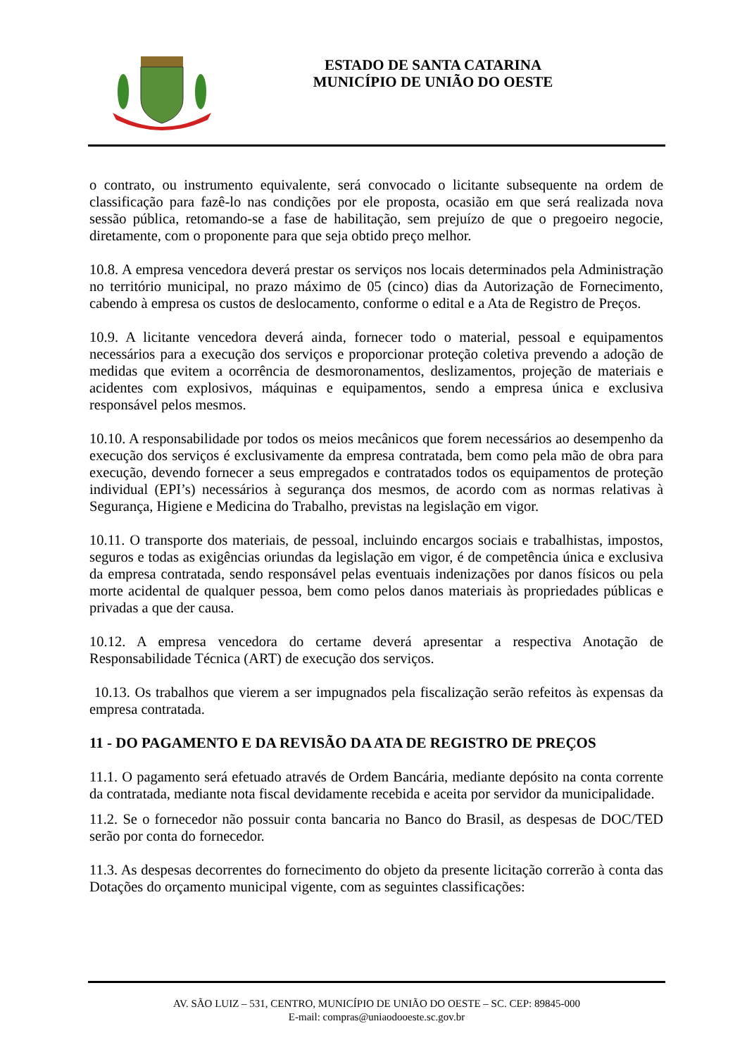ESTADO DE SANTA CATARINA
MUNICÍPIO DE UNIÃO DO OESTE
o contrato, ou instrumento equivalente, será convocado o licitante subsequente na ordem de classificação para fazê-lo nas condições por ele proposta, ocasião em que será realizada nova sessão pública, retomando-se a fase de habilitação, sem prejuízo de que o pregoeiro negocie, diretamente, com o proponente para que seja obtido preço melhor.
10.8. A empresa vencedora deverá prestar os serviços nos locais determinados pela Administração no território municipal, no prazo máximo de 05 (cinco) dias da Autorização de Fornecimento, cabendo à empresa os custos de deslocamento, conforme o edital e a Ata de Registro de Preços.
10.9. A licitante vencedora deverá ainda, fornecer todo o material, pessoal e equipamentos necessários para a execução dos serviços e proporcionar proteção coletiva prevendo a adoção de medidas que evitem a ocorrência de desmoronamentos, deslizamentos, projeção de materiais e acidentes com explosivos, máquinas e equipamentos, sendo a empresa única e exclusiva responsável pelos mesmos.
10.10. A responsabilidade por todos os meios mecânicos que forem necessários ao desempenho da execução dos serviços é exclusivamente da empresa contratada, bem como pela mão de obra para execução, devendo fornecer a seus empregados e contratados todos os equipamentos de proteção individual (EPI’s) necessários à segurança dos mesmos, de acordo com as normas relativas à Segurança, Higiene e Medicina do Trabalho, previstas na legislação em vigor.
10.11. O transporte dos materiais, de pessoal, incluindo encargos sociais e trabalhistas, impostos, seguros e todas as exigências oriundas da legislação em vigor, é de competência única e exclusiva da empresa contratada, sendo responsável pelas eventuais indenizações por danos físicos ou pela morte acidental de qualquer pessoa, bem como pelos danos materiais às propriedades públicas e privadas a que der causa.
10.12. A empresa vencedora do certame deverá apresentar a respectiva Anotação de Responsabilidade Técnica (ART) de execução dos serviços.
10.13. Os trabalhos que vierem a ser impugnados pela fiscalização serão refeitos às expensas da empresa contratada.
11 - DO PAGAMENTO E DA REVISÃO DA ATA DE REGISTRO DE PREÇOS
11.1. O pagamento será efetuado através de Ordem Bancária, mediante depósito na conta corrente da contratada, mediante nota fiscal devidamente recebida e aceita por servidor da municipalidade.
11.2. Se o fornecedor não possuir conta bancaria no Banco do Brasil, as despesas de DOC/TED serão por conta do fornecedor.
11.3. As despesas decorrentes do fornecimento do objeto da presente licitação correrão à conta das Dotações do orçamento municipal vigente, com as seguintes classificações:
AV. SÃO LUIZ – 531, CENTRO, MUNICÍPIO DE UNIÃO DO OESTE – SC. CEP: 89845-000
E-mail: compras@uniaodooeste.sc.gov.br